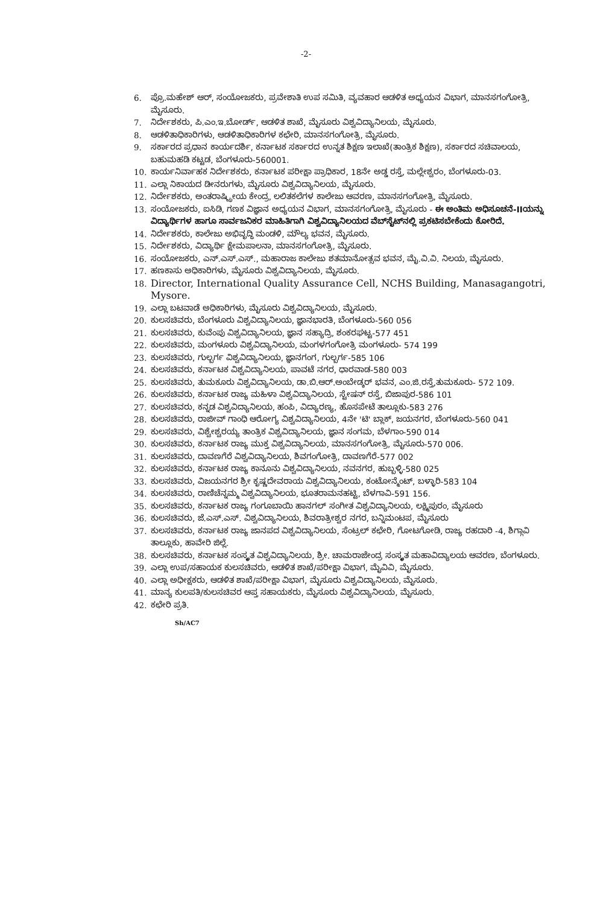-2-
6. ಪ್ರೊ.ಮಹೇಶ್ ಆರ್, ಸಂಯೋಜಕರು, ಪ್ರವೇಶಾತಿ ಉಪ ಸಮಿತಿ, ವ್ಯವಹಾರ ಆಡಳಿತ ಅಧ್ಯಯನ ವಿಭಾಗ, ಮಾನಸಗಂಗೋತ್ರಿ, ಮೈಸೂರು.
7. ನಿರ್ದೇಶಕರು, ಪಿ.ಎಂ.ಇ.ಬೋರ್ಡ್, ಆಡಳಿತ ಶಾಖೆ, ಮೈಸೂರು ವಿಶ್ವವಿದ್ಯಾನಿಲಯ, ಮೈಸೂರು.
8. ಆಡಳಿತಾಧಿಕಾರಿಗಳು, ಆಡಳಿತಾಧಿಕಾರಿಗಳ ಕಛೇರಿ, ಮಾನಸಗಂಗೋತ್ರಿ, ಮೈಸೂರು.
9. ಸರ್ಕಾರದ ಪ್ರಧಾನ ಕಾರ್ಯದರ್ಶಿ, ಕರ್ನಾಟಕ ಸರ್ಕಾರದ ಉನ್ನತ ಶಿಕ್ಷಣ ಇಲಾಖೆ(ತಾಂತ್ರಿಕ ಶಿಕ್ಷಣ), ಸರ್ಕಾರದ ಸಚಿವಾಲಯ, ಬಹುಮಹಡಿ ಕಟ್ಟಡ, ಬೆಂಗಳೂರು-560001.
10. ಕಾರ್ಯನಿರ್ವಾಹಕ ನಿರ್ದೇಶಕರು, ಕರ್ನಾಟಕ ಪರೀಕ್ಷಾ ಪ್ರಾಧಿಕಾರ, 18ನೇ ಅಡ್ಡ ರಸ್ತೆ, ಮಲ್ಲೇಶ್ವರಂ, ಬೆಂಗಳೂರು-03.
11. ಎಲ್ಲಾ ನಿಕಾಯದ ಡೀನರುಗಳು, ಮೈಸೂರು ವಿಶ್ವವಿದ್ಯಾನಿಲಯ, ಮೈಸೂರು.
12. ನಿರ್ದೇಶಕರು, ಅಂತರಾಷ್ಟ್ರೀಯ ಕೇಂದ್ರ, ಲಲಿತಕಲೆಗಳ ಕಾಲೇಜು ಆವರಣ, ಮಾನಸಗಂಗೋತ್ರಿ, ಮೈಸೂರು.
13. ಸಂಯೋಜಕರು, ಐಸಿಡಿ, ಗಣಕ ವಿಜ್ಞಾನ ಅಧ್ಯಯನ ವಿಭಾಗ, ಮಾನಸಗಂಗೋತ್ರಿ, ಮೈಸೂರು - ಈ ಅಂತಿಮ ಅಧಿಸೂಚನೆ-IIಯನ್ನು ವಿದ್ಯಾರ್ಥಿಗಳ ಹಾಗೂ ಸಾರ್ವಜನಿಕರ ಮಾಹಿತಿಗಾಗಿ ವಿಶ್ವವಿದ್ಯಾನಿಲಯದ ವೆಬ್‌ಸೈಟ್‌ನಲ್ಲಿ ಪ್ರಕಟಿಸಬೇಕೆಂದು ಕೋರಿದೆ.
14. ನಿರ್ದೇಶಕರು, ಕಾಲೇಜು ಅಭಿವೃದ್ಧಿ ಮಂಡಳಿ, ಮೌಲ್ಯ ಭವನ, ಮೈಸೂರು.
15. ನಿರ್ದೇಶಕರು, ವಿದ್ಯಾರ್ಥಿ ಕ್ಷೇಮಪಾಲನಾ, ಮಾನಸಗಂಗೋತ್ರಿ, ಮೈಸೂರು.
16. ಸಂಯೋಜಕರು, ಎನ್.ಎಸ್.ಎಸ್., ಮಹಾರಾಜ ಕಾಲೇಜು ಶತಮಾನೋತ್ಸವ ಭವನ, ಮೈ.ವಿ.ವಿ. ನಿಲಯ, ಮೈಸೂರು.
17. ಹಣಕಾಸು ಅಧಿಕಾರಿಗಳು, ಮೈಸೂರು ವಿಶ್ವವಿದ್ಯಾನಿಲಯ, ಮೈಸೂರು.
18. Director, International Quality Assurance Cell, NCHS Building, Manasagangotri, Mysore.
19. ಎಲ್ಲಾ ಬಟವಾಡೆ ಅಧಿಕಾರಿಗಳು, ಮೈಸೂರು ವಿಶ್ವವಿದ್ಯಾನಿಲಯ, ಮೈಸೂರು.
20. ಕುಲಸಚಿವರು, ಬೆಂಗಳೂರು ವಿಶ್ವವಿದ್ಯಾನಿಲಯ, ಜ್ಞಾನಭಾರತಿ, ಬೆಂಗಳೂರು-560 056
21. ಕುಲಸಚಿವರು, ಕುವೆಂಪು ವಿಶ್ವವಿದ್ಯಾನಿಲಯ, ಜ್ಞಾನ ಸಹ್ಯಾದ್ರಿ, ಶಂಕರಘಟ್ಟ-577 451
22. ಕುಲಸಚಿವರು, ಮಂಗಳೂರು ವಿಶ್ವವಿದ್ಯಾನಿಲಯ, ಮಂಗಳಗಂಗೋತ್ರಿ ಮಂಗಳೂರು- 574 199
23. ಕುಲಸಚಿವರು, ಗುಲ್ಬರ್ಗ ವಿಶ್ವವಿದ್ಯಾನಿಲಯ, ಜ್ಞಾನಗಂಗ, ಗುಲ್ಬರ್ಗ-585 106
24. ಕುಲಸಚಿವರು, ಕರ್ನಾಟಕ ವಿಶ್ವವಿದ್ಯಾನಿಲಯ, ಪಾವಟೆ ನಗರ, ಧಾರವಾಡ-580 003
25. ಕುಲಸಚಿವರು, ತುಮಕೂರು ವಿಶ್ವವಿದ್ಯಾನಿಲಯ, ಡಾ.ಬಿ.ಆರ್.ಅಂಬೇಡ್ಕರ್ ಭವನ, ಎಂ.ಜಿ.ರಸ್ತೆ,ತುಮಕೂರು- 572 109.
26. ಕುಲಸಚಿವರು, ಕರ್ನಾಟಕ ರಾಜ್ಯ ಮಹಿಳಾ ವಿಶ್ವವಿದ್ಯಾನಿಲಯ, ಸ್ಟೇಷನ್ ರಸ್ತೆ, ಬಿಜಾಪುರ-586 101
27. ಕುಲಸಚಿವರು, ಕನ್ನಡ ವಿಶ್ವವಿದ್ಯಾನಿಲಯ, ಹಂಪಿ, ವಿದ್ಯಾರಣ್ಯ, ಹೊಸಪೇಟೆ ತಾಲ್ಲೂಕು-583 276
28. ಕುಲಸಚಿವರು, ರಾಜೀವ್ ಗಾಂಧಿ ಆರೋಗ್ಯ ವಿಶ್ವವಿದ್ಯಾನಿಲಯ, 4ನೇ 'ಟಿ' ಬ್ಲಾಕ್, ಜಯನಗರ, ಬೆಂಗಳೂರು-560 041
29. ಕುಲಸಚಿವರು, ವಿಶ್ವೇಶ್ವರಯ್ಯ ತಾಂತ್ರಿಕ ವಿಶ್ವವಿದ್ಯಾನಿಲಯ, ಜ್ಞಾನ ಸಂಗಮ, ಬೆಳಗಾಂ-590 014
30. ಕುಲಸಚಿವರು, ಕರ್ನಾಟಕ ರಾಜ್ಯ ಮುಕ್ತ ವಿಶ್ವವಿದ್ಯಾನಿಲಯ, ಮಾನಸಗಂಗೋತ್ರಿ, ಮೈಸೂರು-570 006.
31. ಕುಲಸಚಿವರು, ದಾವಣಗೆರೆ ವಿಶ್ವವಿದ್ಯಾನಿಲಯ, ಶಿವಗಂಗೋತ್ರಿ, ದಾವಣಗೆರೆ-577 002
32. ಕುಲಸಚಿವರು, ಕರ್ನಾಟಕ ರಾಜ್ಯ ಕಾನೂನು ವಿಶ್ವವಿದ್ಯಾನಿಲಯ, ನವನಗರ, ಹುಬ್ಬಳ್ಳಿ-580 025
33. ಕುಲಸಚಿವರು, ವಿಜಯನಗರ ಶ್ರೀ ಕೃಷ್ಣದೇವರಾಯ ವಿಶ್ವವಿದ್ಯಾನಿಲಯ, ಕಂಟೋನ್ಮೆಂಟ್, ಬಳ್ಳಾರಿ-583 104
34. ಕುಲಸಚಿವರು, ರಾಣಿಚೆನ್ನಮ್ಮ ವಿಶ್ವವಿದ್ಯಾನಿಲಯ, ಭೂತರಾಮನಹಟ್ಟಿ, ಬೆಳಗಾವಿ-591 156.
35. ಕುಲಸಚಿವರು, ಕರ್ನಾಟಕ ರಾಜ್ಯ ಗಂಗೂಬಾಯಿ ಹಾನಗಲ್ ಸಂಗೀತ ವಿಶ್ವವಿದ್ಯಾನಿಲಯ, ಲಕ್ಷ್ಮಿಪುರಂ, ಮೈಸೂರು
36. ಕುಲಸಚಿವರು, ಜೆ.ಎಸ್.ಎಸ್. ವಿಶ್ವವಿದ್ಯಾನಿಲಯ, ಶಿವರಾತ್ರೀಶ್ವರ ನಗರ, ಬನ್ನಿಮಂಟಪ, ಮೈಸೂರು
37. ಕುಲಸಚಿವರು, ಕರ್ನಾಟಕ ರಾಜ್ಯ ಜಾನಪದ ವಿಶ್ವವಿದ್ಯಾನಿಲಯ, ಸೆಂಟ್ರಲ್ ಕಛೇರಿ, ಗೋಟಗೋಡಿ, ರಾಜ್ಯ ರಹದಾರಿ -4, ಶಿಗ್ಗಾವಿ ತಾಲ್ಲೂಕು, ಹಾವೇರಿ ಜಿಲ್ಲೆ.
38. ಕುಲಸಚಿವರು, ಕರ್ನಾಟಕ ಸಂಸ್ಕೃತ ವಿಶ್ವವಿದ್ಯಾನಿಲಯ, ಶ್ರೀ. ಚಾಮರಾಜೇಂದ್ರ ಸಂಸ್ಕೃತ ಮಹಾವಿದ್ಯಾಲಯ ಆವರಣ, ಬೆಂಗಳೂರು.
39. ಎಲ್ಲಾ ಉಪ/ಸಹಾಯಕ ಕುಲಸಚಿವರು, ಆಡಳಿತ ಶಾಖೆ/ಪರೀಕ್ಷಾ ವಿಭಾಗ, ಮೈವಿವಿ, ಮೈಸೂರು.
40. ಎಲ್ಲಾ ಅಧೀಕ್ಷಕರು, ಆಡಳಿತ ಶಾಖೆ/ಪರೀಕ್ಷಾ ವಿಭಾಗ, ಮೈಸೂರು ವಿಶ್ವವಿದ್ಯಾನಿಲಯ, ಮೈಸೂರು.
41. ಮಾನ್ಯ ಕುಲಪತಿ/ಕುಲಸಚಿವರ ಆಪ್ತ ಸಹಾಯಕರು, ಮೈಸೂರು ವಿಶ್ವವಿದ್ಯಾನಿಲಯ, ಮೈಸೂರು.
42. ಕಛೇರಿ ಪ್ರತಿ.
Sh/AC7